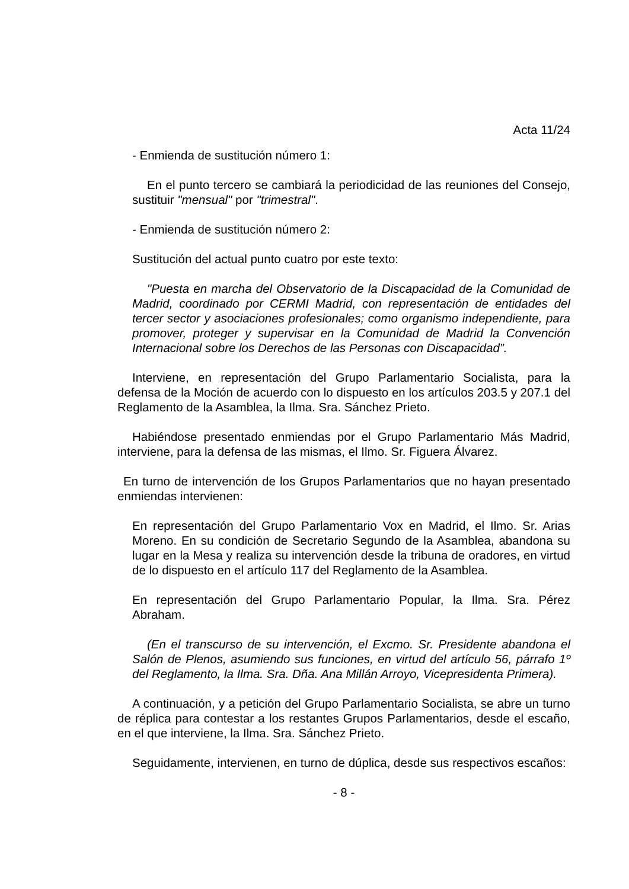Acta 11/24
- Enmienda de sustitución número 1:
En el punto tercero se cambiará la periodicidad de las reuniones del Consejo, sustituir "mensual" por "trimestral".
- Enmienda de sustitución número 2:
Sustitución del actual punto cuatro por este texto:
"Puesta en marcha del Observatorio de la Discapacidad de la Comunidad de Madrid, coordinado por CERMI Madrid, con representación de entidades del tercer sector y asociaciones profesionales; como organismo independiente, para promover, proteger y supervisar en la Comunidad de Madrid la Convención Internacional sobre los Derechos de las Personas con Discapacidad”.
Interviene, en representación del Grupo Parlamentario Socialista, para la defensa de la Moción de acuerdo con lo dispuesto en los artículos 203.5 y 207.1 del Reglamento de la Asamblea, la Ilma. Sra. Sánchez Prieto.
Habiéndose presentado enmiendas por el Grupo Parlamentario Más Madrid, interviene, para la defensa de las mismas, el Ilmo. Sr. Figuera Álvarez.
En turno de intervención de los Grupos Parlamentarios que no hayan presentado enmiendas intervienen:
En representación del Grupo Parlamentario Vox en Madrid, el Ilmo. Sr. Arias Moreno. En su condición de Secretario Segundo de la Asamblea, abandona su lugar en la Mesa y realiza su intervención desde la tribuna de oradores, en virtud de lo dispuesto en el artículo 117 del Reglamento de la Asamblea.
En representación del Grupo Parlamentario Popular, la Ilma. Sra. Pérez Abraham.
(En el transcurso de su intervención, el Excmo. Sr. Presidente abandona el Salón de Plenos, asumiendo sus funciones, en virtud del artículo 56, párrafo 1º del Reglamento, la Ilma. Sra. Dña. Ana Millán Arroyo, Vicepresidenta Primera).
A continuación, y a petición del Grupo Parlamentario Socialista, se abre un turno de réplica para contestar a los restantes Grupos Parlamentarios, desde el escaño, en el que interviene, la Ilma. Sra. Sánchez Prieto.
Seguidamente, intervienen, en turno de dúplica, desde sus respectivos escaños:
- 8 -